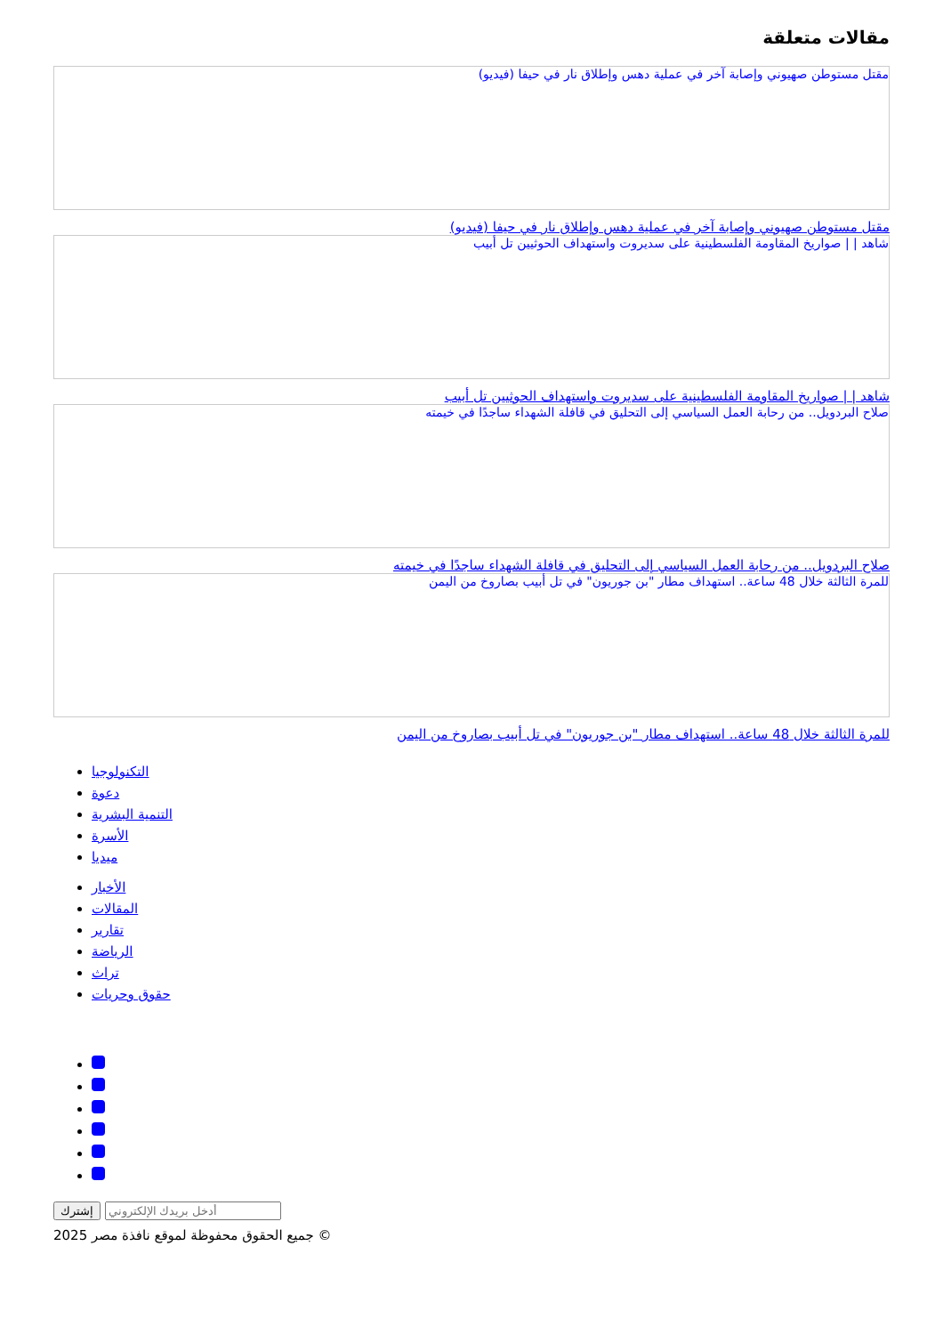مقالات متعلقة
مقتل مستوطن صهيوني وإصابة آخر في عملية دهس وإطلاق نار في حيفا (فيديو)
مقتل مستوطن صهيوني وإصابة آخر في عملية دهس وإطلاق نار في حيفا (فيديو)
شاهد | | صواريخ المقاومة الفلسطينية على سديروت واستهداف الحوثيين تل أبيب
شاهد | | صواريخ المقاومة الفلسطينية على سديروت واستهداف الحوثيين تل أبيب
صلاح البردويل.. من رحابة العمل السياسي إلى التحليق في قافلة الشهداء ساجدًا في خيمته
صلاح البردويل.. من رحابة العمل السياسي إلى التحليق في قافلة الشهداء ساجدًا في خيمته
للمرة الثالثة خلال 48 ساعة.. استهداف مطار "بن جوريون" في تل أبيب بصاروخ من اليمن
للمرة الثالثة خلال 48 ساعة.. استهداف مطار "بن جوريون" في تل أبيب بصاروخ من اليمن
التكنولوجيا
دعوة
التنمية البشرية
الأسرة
ميديا
الأخبار
المقالات
تقارير
الرياضة
تراث
حقوق وحريات
إشترك
جميع الحقوق محفوظة لموقع نافذة مصر 2025 ©